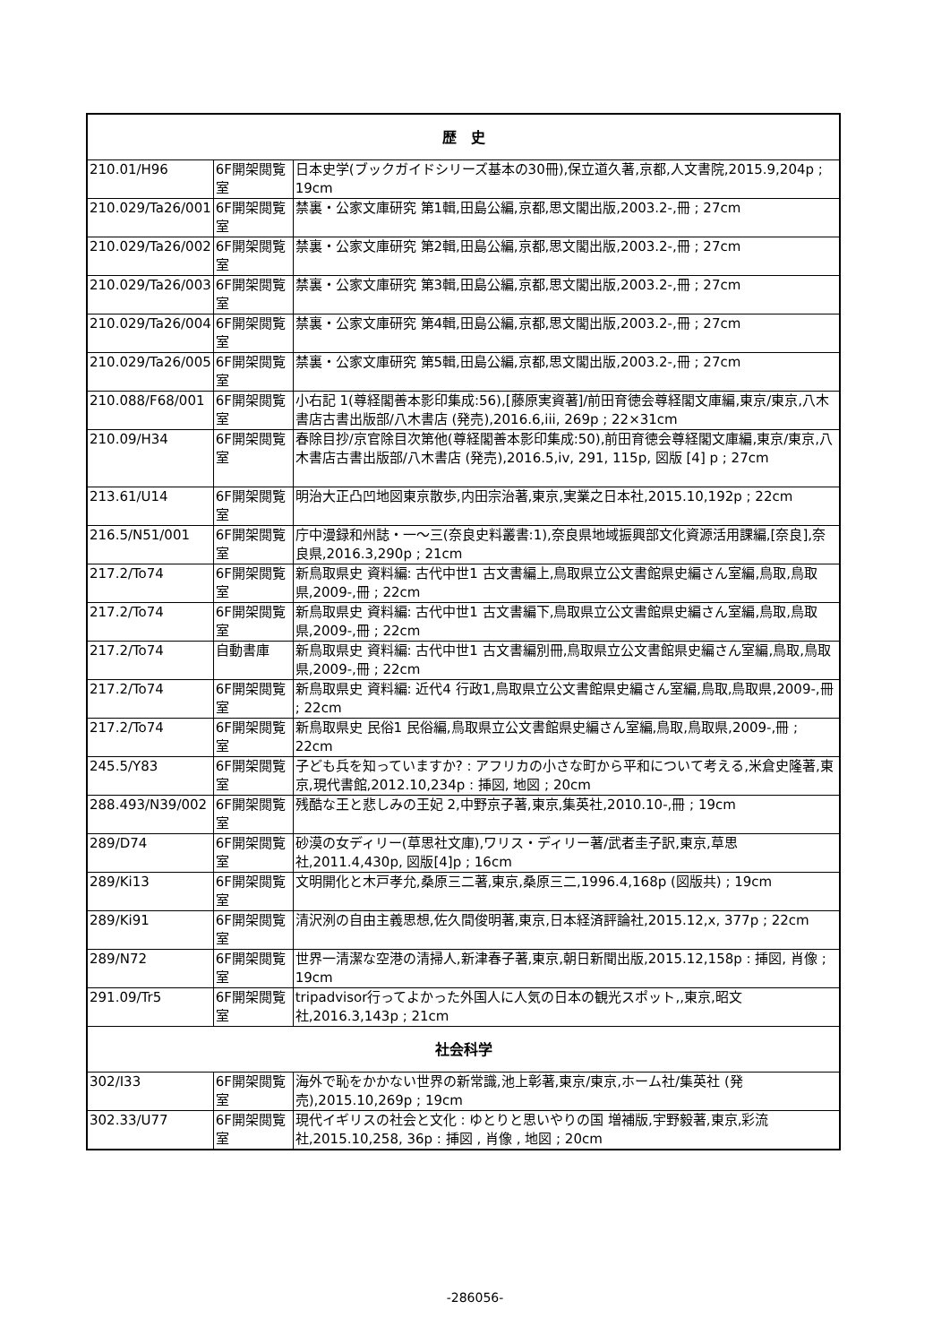| 歴 史 | | |
| --- | --- | --- |
| 210.01/H96 | 6F開架閲覧室 | 日本史学(ブックガイドシリーズ基本の30冊),保立道久著,京都,人文書院,2015.9,204p ; 19cm |
| 210.029/Ta26/001 | 6F開架閲覧室 | 禁裏・公家文庫研究 第1輯,田島公編,京都,思文閣出版,2003.2-,冊 ; 27cm |
| 210.029/Ta26/002 | 6F開架閲覧室 | 禁裏・公家文庫研究 第2輯,田島公編,京都,思文閣出版,2003.2-,冊 ; 27cm |
| 210.029/Ta26/003 | 6F開架閲覧室 | 禁裏・公家文庫研究 第3輯,田島公編,京都,思文閣出版,2003.2-,冊 ; 27cm |
| 210.029/Ta26/004 | 6F開架閲覧室 | 禁裏・公家文庫研究 第4輯,田島公編,京都,思文閣出版,2003.2-,冊 ; 27cm |
| 210.029/Ta26/005 | 6F開架閲覧室 | 禁裏・公家文庫研究 第5輯,田島公編,京都,思文閣出版,2003.2-,冊 ; 27cm |
| 210.088/F68/001 | 6F開架閲覧室 | 小右記 1(尊経閣善本影印集成:56),[藤原実資著]/前田育徳会尊経閣文庫編,東京/東京,八木書店古書出版部/八木書店 (発売),2016.6,iii, 269p ; 22×31cm |
| 210.09/H34 | 6F開架閲覧室 | 春除目抄/京官除目次第他(尊経閣善本影印集成:50),前田育徳会尊経閣文庫編,東京/東京,八木書店古書出版部/八木書店 (発売),2016.5,iv, 291, 115p, 図版 [4] p ; 27cm |
| 213.61/U14 | 6F開架閲覧室 | 明治大正凸凹地図東京散歩,内田宗治著,東京,実業之日本社,2015.10,192p ; 22cm |
| 216.5/N51/001 | 6F開架閲覧室 | 庁中漫録和州誌・一～三(奈良史料叢書:1),奈良県地域振興部文化資源活用課編,[奈良],奈良県,2016.3,290p ; 21cm |
| 217.2/To74 | 6F開架閲覧室 | 新鳥取県史 資料編: 古代中世1 古文書編上,鳥取県立公文書館県史編さん室編,鳥取,鳥取県,2009-,冊 ; 22cm |
| 217.2/To74 | 6F開架閲覧室 | 新鳥取県史 資料編: 古代中世1 古文書編下,鳥取県立公文書館県史編さん室編,鳥取,鳥取県,2009-,冊 ; 22cm |
| 217.2/To74 | 自動書庫 | 新鳥取県史 資料編: 古代中世1 古文書編別冊,鳥取県立公文書館県史編さん室編,鳥取,鳥取県,2009-,冊 ; 22cm |
| 217.2/To74 | 6F開架閲覧室 | 新鳥取県史 資料編: 近代4 行政1,鳥取県立公文書館県史編さん室編,鳥取,鳥取県,2009-,冊 ; 22cm |
| 217.2/To74 | 6F開架閲覧室 | 新鳥取県史 民俗1 民俗編,鳥取県立公文書館県史編さん室編,鳥取,鳥取県,2009-,冊 ; 22cm |
| 245.5/Y83 | 6F開架閲覧室 | 子ども兵を知っていますか? : アフリカの小さな町から平和について考える,米倉史隆著,東京,現代書館,2012.10,234p : 挿図, 地図 ; 20cm |
| 288.493/N39/002 | 6F開架閲覧室 | 残酷な王と悲しみの王妃 2,中野京子著,東京,集英社,2010.10-,冊 ; 19cm |
| 289/D74 | 6F開架閲覧室 | 砂漠の女ディリー(草思社文庫),ワリス・ディリー著/武者圭子訳,東京,草思社,2011.4,430p, 図版[4]p ; 16cm |
| 289/Ki13 | 6F開架閲覧室 | 文明開化と木戸孝允,桑原三二著,東京,桑原三二,1996.4,168p (図版共) ; 19cm |
| 289/Ki91 | 6F開架閲覧室 | 清沢洌の自由主義思想,佐久間俊明著,東京,日本経済評論社,2015.12,x, 377p ; 22cm |
| 289/N72 | 6F開架閲覧室 | 世界一清潔な空港の清掃人,新津春子著,東京,朝日新聞出版,2015.12,158p : 挿図, 肖像 ; 19cm |
| 291.09/Tr5 | 6F開架閲覧室 | tripadvisor行ってよかった外国人に人気の日本の観光スポット,,東京,昭文社,2016.3,143p ; 21cm |
| 社会科学 | | |
| 302/I33 | 6F開架閲覧室 | 海外で恥をかかない世界の新常識,池上彰著,東京/東京,ホーム社/集英社 (発売),2015.10,269p ; 19cm |
| 302.33/U77 | 6F開架閲覧室 | 現代イギリスの社会と文化 : ゆとりと思いやりの国 増補版,宇野毅著,東京,彩流社,2015.10,258, 36p : 挿図 , 肖像 , 地図 ; 20cm |
-286056-